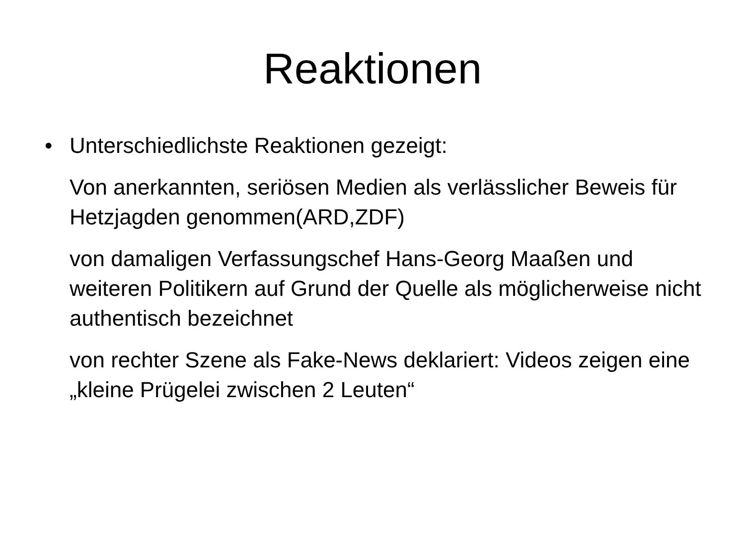Reaktionen
• Unterschiedlichste Reaktionen gezeigt:
Von anerkannten, seriösen Medien als verlässlicher Beweis für Hetzjagden genommen(ARD,ZDF)
von damaligen Verfassungschef Hans-Georg Maaßen und weiteren Politikern auf Grund der Quelle als möglicherweise nicht authentisch bezeichnet
von rechter Szene als Fake-News deklariert: Videos zeigen eine „kleine Prügelei zwischen 2 Leuten“